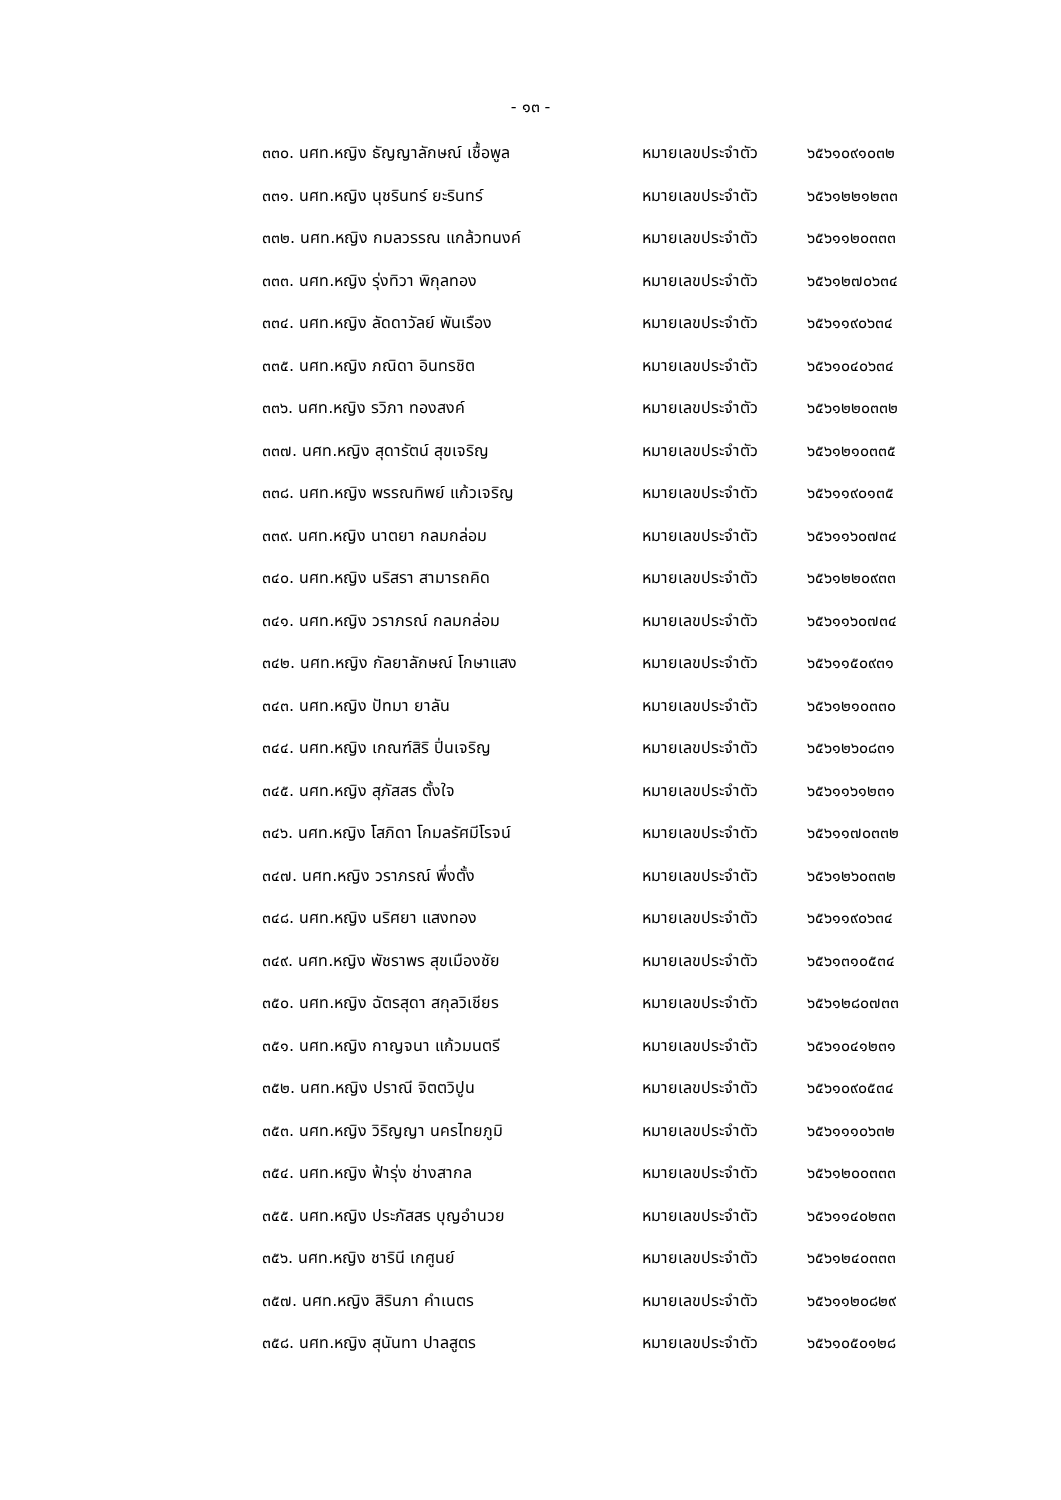- ๑๓ -
๓๓๐. นศท.หญิง ธัญญาลักษณ์ เชื้อพูล หมายเลขประจำตัว ๖๕๖๑๐๙๑๐๓๒
๓๓๑. นศท.หญิง นุชรินทร์ ยะรินทร์ หมายเลขประจำตัว ๖๕๖๑๒๒๑๒๓๓
๓๓๒. นศท.หญิง กมลวรรณ แกล้วทนงค์ หมายเลขประจำตัว ๖๕๖๑๑๒๐๓๓๓
๓๓๓. นศท.หญิง รุ่งทิวา พิกุลทอง หมายเลขประจำตัว ๖๕๖๑๒๗๐๖๓๔
๓๓๔. นศท.หญิง ลัดดาวัลย์ พันเรือง หมายเลขประจำตัว ๖๕๖๑๑๙๐๖๓๔
๓๓๕. นศท.หญิง ภณิดา อินทรชิต หมายเลขประจำตัว ๖๕๖๑๐๔๐๖๓๔
๓๓๖. นศท.หญิง รวิภา ทองสงค์ หมายเลขประจำตัว ๖๕๖๑๒๒๐๓๓๒
๓๓๗. นศท.หญิง สุดารัตน์ สุขเจริญ หมายเลขประจำตัว ๖๕๖๑๒๑๐๓๓๕
๓๓๘. นศท.หญิง พรรณทิพย์ แก้วเจริญ หมายเลขประจำตัว ๖๕๖๑๑๙๐๑๓๕
๓๓๙. นศท.หญิง นาตยา กลมกล่อม หมายเลขประจำตัว ๖๕๖๑๑๖๐๗๓๔
๓๔๐. นศท.หญิง นริสรา สามารถคิด หมายเลขประจำตัว ๖๕๖๑๒๒๐๙๓๓
๓๔๑. นศท.หญิง วราภรณ์ กลมกล่อม หมายเลขประจำตัว ๖๕๖๑๑๖๐๗๓๔
๓๔๒. นศท.หญิง กัลยาลักษณ์ โกษาแสง หมายเลขประจำตัว ๖๕๖๑๑๕๐๙๓๑
๓๔๓. นศท.หญิง ปัทมา ยาลัน หมายเลขประจำตัว ๖๕๖๑๒๑๐๓๓๐
๓๔๔. นศท.หญิง เกณฑ์สิริ ปิ่นเจริญ หมายเลขประจำตัว ๖๕๖๑๒๖๐๘๓๑
๓๔๕. นศท.หญิง สุภัสสร ตั้งใจ หมายเลขประจำตัว ๖๕๖๑๑๖๑๒๓๑
๓๔๖. นศท.หญิง โสภิดา โกมลรัศมีโรจน์ หมายเลขประจำตัว ๖๕๖๑๑๗๐๓๓๒
๓๔๗. นศท.หญิง วราภรณ์ พึ่งตั้ง หมายเลขประจำตัว ๖๕๖๑๒๖๐๓๓๒
๓๔๘. นศท.หญิง นริศยา แสงทอง หมายเลขประจำตัว ๖๕๖๑๑๙๐๖๓๔
๓๔๙. นศท.หญิง พัชราพร สุขเมืองชัย หมายเลขประจำตัว ๖๕๖๑๓๑๐๕๓๔
๓๕๐. นศท.หญิง ฉัตรสุดา สกุลวิเชียร หมายเลขประจำตัว ๖๕๖๑๒๘๐๗๓๓
๓๕๑. นศท.หญิง กาญจนา แก้วมนตรี หมายเลขประจำตัว ๖๕๖๑๐๔๑๒๓๑
๓๕๒. นศท.หญิง ปราณี จิตตวิปูน หมายเลขประจำตัว ๖๕๖๑๐๙๐๕๓๔
๓๕๓. นศท.หญิง วิริญญา นครไทยภูมิ หมายเลขประจำตัว ๖๕๖๑๑๑๐๖๓๒
๓๕๔. นศท.หญิง ฟ้ารุ่ง ช่างสากล หมายเลขประจำตัว ๖๕๖๑๒๐๐๓๓๓
๓๕๕. นศท.หญิง ประภัสสร บุญอำนวย หมายเลขประจำตัว ๖๕๖๑๑๔๐๒๓๓
๓๕๖. นศท.หญิง ชารินี เกศูนย์ หมายเลขประจำตัว ๖๕๖๑๒๔๐๓๓๓
๓๕๗. นศท.หญิง สิรินภา คำเนตร หมายเลขประจำตัว ๖๕๖๑๑๒๐๘๒๙
๓๕๘. นศท.หญิง สุนันทา ปาลสูตร หมายเลขประจำตัว ๖๕๖๑๐๕๐๑๒๘